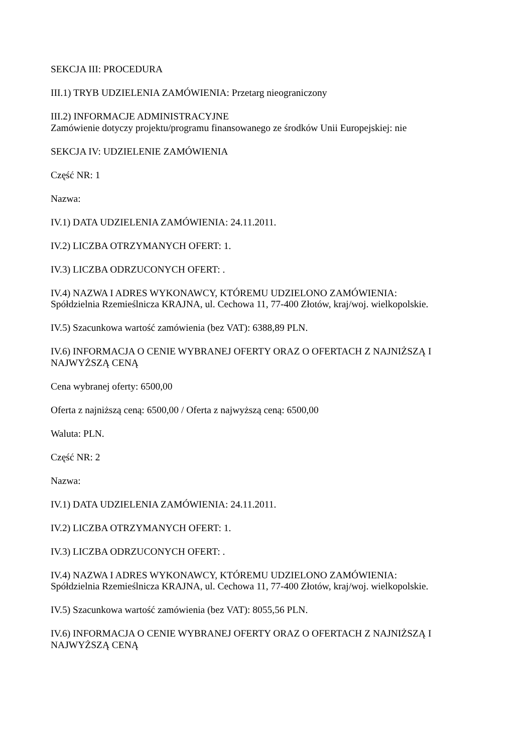SEKCJA III: PROCEDURA
III.1) TRYB UDZIELENIA ZAMÓWIENIA: Przetarg nieograniczony
III.2) INFORMACJE ADMINISTRACYJNE
Zamówienie dotyczy projektu/programu finansowanego ze środków Unii Europejskiej: nie
SEKCJA IV: UDZIELENIE ZAMÓWIENIA
Część NR: 1
Nazwa:
IV.1) DATA UDZIELENIA ZAMÓWIENIA: 24.11.2011.
IV.2) LICZBA OTRZYMANYCH OFERT: 1.
IV.3) LICZBA ODRZUCONYCH OFERT: .
IV.4) NAZWA I ADRES WYKONAWCY, KTÓREMU UDZIELONO ZAMÓWIENIA:
Spółdzielnia Rzemieślnicza KRAJNA, ul. Cechowa 11, 77-400 Złotów, kraj/woj. wielkopolskie.
IV.5) Szacunkowa wartość zamówienia (bez VAT): 6388,89 PLN.
IV.6) INFORMACJA O CENIE WYBRANEJ OFERTY ORAZ O OFERTACH Z NAJNIŻSZĄ I NAJWYŻSZĄ CENĄ
Cena wybranej oferty: 6500,00
Oferta z najniższą ceną: 6500,00 / Oferta z najwyższą ceną: 6500,00
Waluta: PLN.
Część NR: 2
Nazwa:
IV.1) DATA UDZIELENIA ZAMÓWIENIA: 24.11.2011.
IV.2) LICZBA OTRZYMANYCH OFERT: 1.
IV.3) LICZBA ODRZUCONYCH OFERT: .
IV.4) NAZWA I ADRES WYKONAWCY, KTÓREMU UDZIELONO ZAMÓWIENIA:
Spółdzielnia Rzemieślnicza KRAJNA, ul. Cechowa 11, 77-400 Złotów, kraj/woj. wielkopolskie.
IV.5) Szacunkowa wartość zamówienia (bez VAT): 8055,56 PLN.
IV.6) INFORMACJA O CENIE WYBRANEJ OFERTY ORAZ O OFERTACH Z NAJNIŻSZĄ I NAJWYŻSZĄ CENĄ